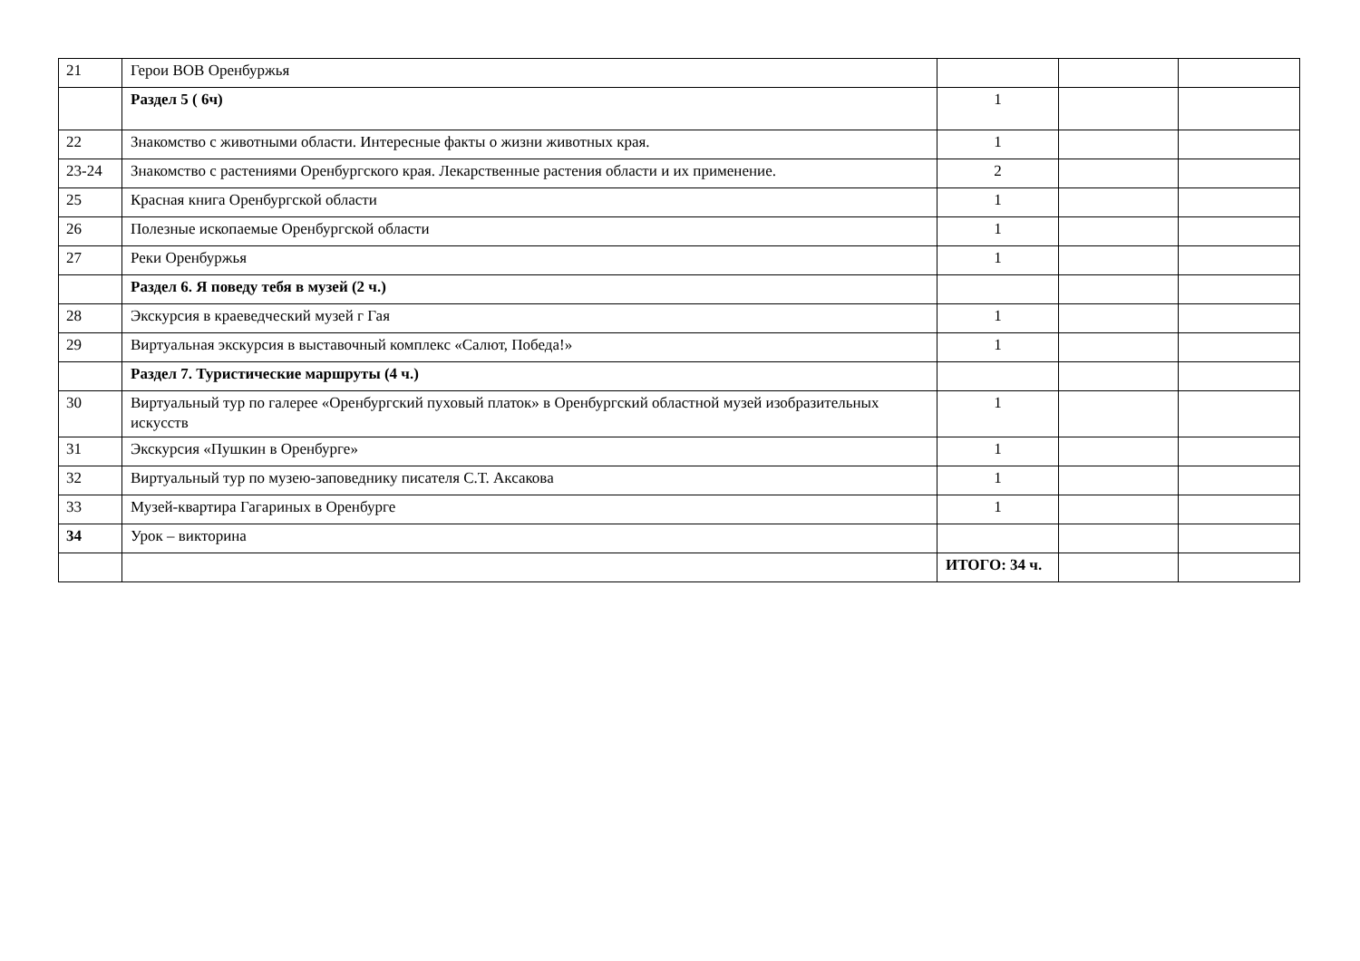| 21 | Герои ВОВ Оренбуржья | | | |
| | Раздел 5 ( 6ч) | 1 | | |
| 22 | Знакомство с животными области. Интересные факты о жизни животных края. | 1 | | |
| 23-24 | Знакомство с растениями Оренбургского края. Лекарственные растения области и их применение. | 2 | | |
| 25 | Красная книга Оренбургской области | 1 | | |
| 26 | Полезные ископаемые Оренбургской области | 1 | | |
| 27 | Реки Оренбуржья | 1 | | |
| | Раздел 6. Я поведу тебя в музей (2 ч.) | | | |
| 28 | Экскурсия в краеведческий музей г Гая | 1 | | |
| 29 | Виртуальная экскурсия в выставочный комплекс «Салют, Победа!» | 1 | | |
| | Раздел 7. Туристические маршруты (4 ч.) | | | |
| 30 | Виртуальный тур по галерее «Оренбургский пуховый платок» в Оренбургский областной музей изобразительных искусств | 1 | | |
| 31 | Экскурсия «Пушкин в Оренбурге» | 1 | | |
| 32 | Виртуальный тур по музею-заповеднику писателя С.Т. Аксакова | 1 | | |
| 33 | Музей-квартира Гагариных в Оренбурге | 1 | | |
| 34 | Урок – викторина | | | |
| | | ИТОГО: 34 ч. | | |